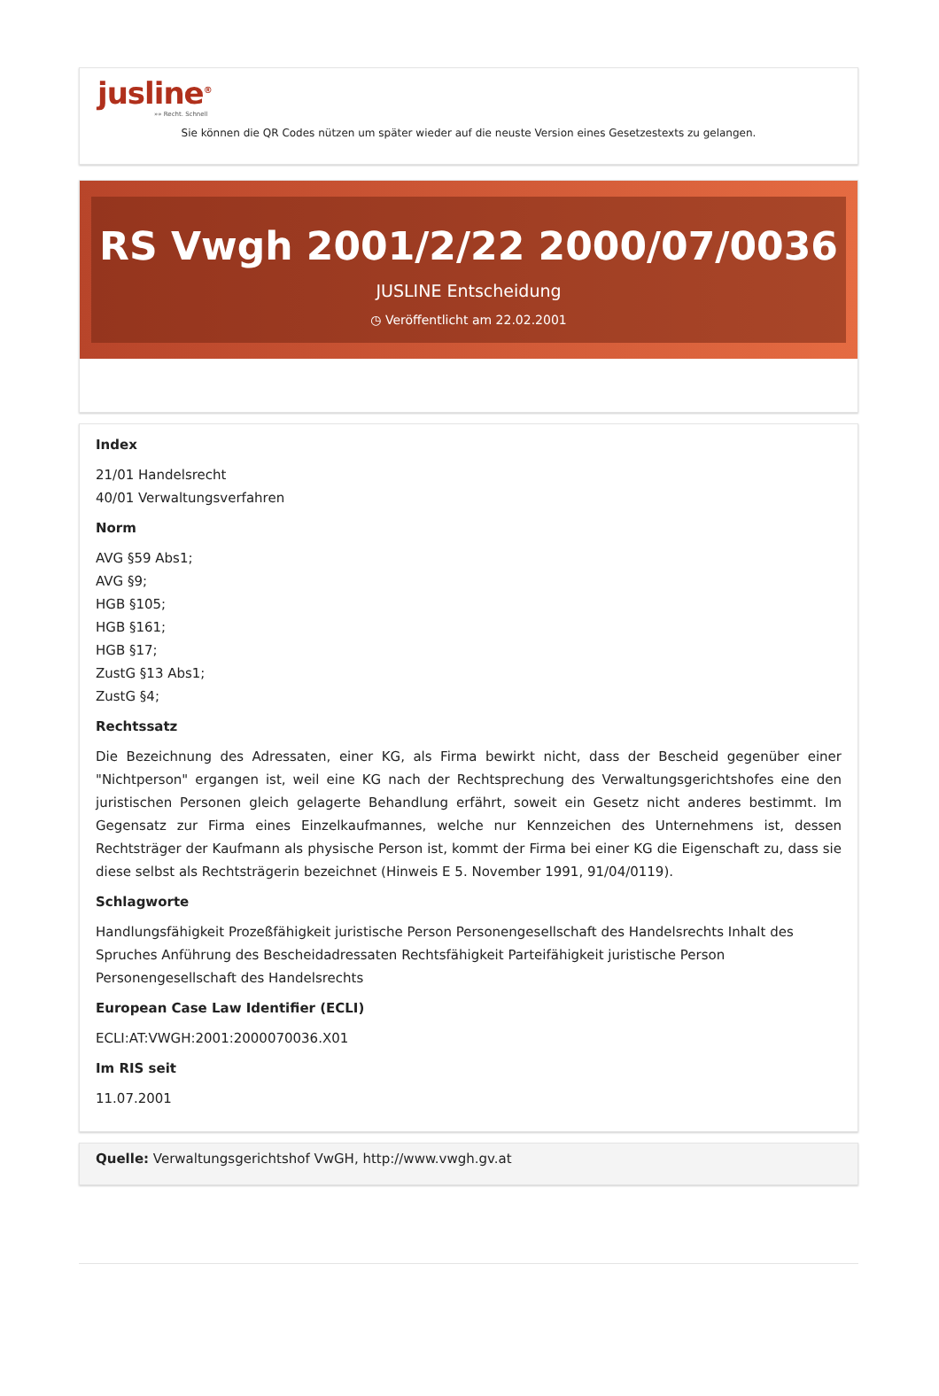jusline<sup>®</sup>
»» Recht. Schnell
Sie können die QR Codes nützen um später wieder auf die neuste Version eines Gesetzestexts zu gelangen.
RS Vwgh 2001/2/22 2000/07/0036
JUSLINE Entscheidung
◷ Veröffentlicht am 22.02.2001
Index
21/01 Handelsrecht
40/01 Verwaltungsverfahren
Norm
AVG §59 Abs1;
AVG §9;
HGB §105;
HGB §161;
HGB §17;
ZustG §13 Abs1;
ZustG §4;
Rechtssatz
Die Bezeichnung des Adressaten, einer KG, als Firma bewirkt nicht, dass der Bescheid gegenüber einer "Nichtperson" ergangen ist, weil eine KG nach der Rechtsprechung des Verwaltungsgerichtshofes eine den juristischen Personen gleich gelagerte Behandlung erfährt, soweit ein Gesetz nicht anderes bestimmt. Im Gegensatz zur Firma eines Einzelkaufmannes, welche nur Kennzeichen des Unternehmens ist, dessen Rechtsträger der Kaufmann als physische Person ist, kommt der Firma bei einer KG die Eigenschaft zu, dass sie diese selbst als Rechtsträgerin bezeichnet (Hinweis E 5. November 1991, 91/04/0119).
Schlagworte
Handlungsfähigkeit Prozeßfähigkeit juristische Person Personengesellschaft des Handelsrechts Inhalt des Spruches Anführung des Bescheidadressaten Rechtsfähigkeit Parteifähigkeit juristische Person Personengesellschaft des Handelsrechts
European Case Law Identifier (ECLI)
ECLI:AT:VWGH:2001:2000070036.X01
Im RIS seit
11.07.2001
Quelle: Verwaltungsgerichtshof VwGH, http://www.vwgh.gv.at